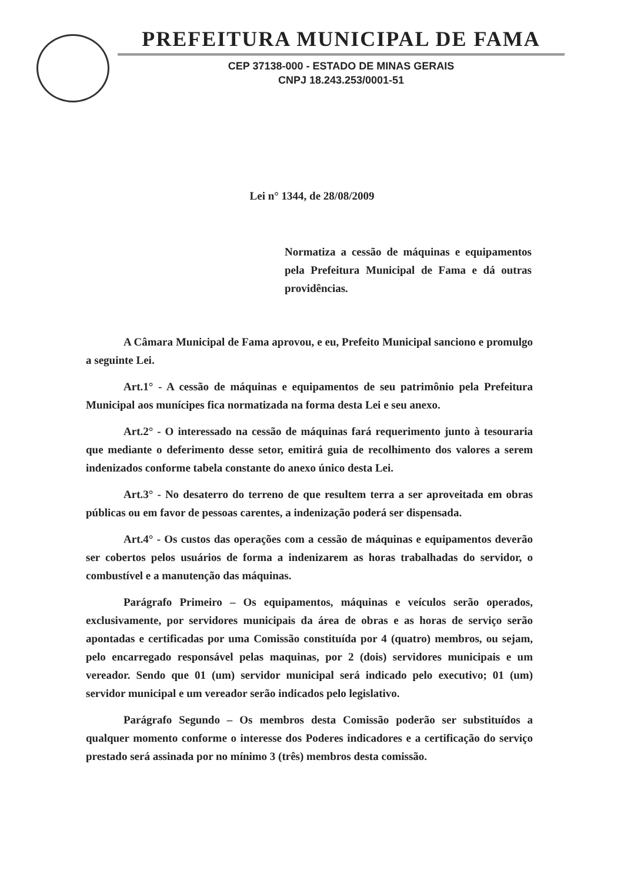PREFEITURA MUNICIPAL DE FAMA
CEP 37138-000 - ESTADO DE MINAS GERAIS
CNPJ 18.243.253/0001-51
Lei n° 1344, de 28/08/2009
Normatiza a cessão de máquinas e equipamentos pela Prefeitura Municipal de Fama e dá outras providências.
A Câmara Municipal de Fama aprovou, e eu, Prefeito Municipal sanciono e promulgo a seguinte Lei.
Art.1° - A cessão de máquinas e equipamentos de seu patrimônio pela Prefeitura Municipal aos munícipes fica normatizada na forma desta Lei e seu anexo.
Art.2° - O interessado na cessão de máquinas fará requerimento junto à tesouraria que mediante o deferimento desse setor, emitirá guia de recolhimento dos valores a serem indenizados conforme tabela constante do anexo único desta Lei.
Art.3° - No desaterro do terreno de que resultem terra a ser aproveitada em obras públicas ou em favor de pessoas carentes, a indenização poderá ser dispensada.
Art.4° - Os custos das operações com a cessão de máquinas e equipamentos deverão ser cobertos pelos usuários de forma a indenizarem as horas trabalhadas do servidor, o combustível e a manutenção das máquinas.
Parágrafo Primeiro – Os equipamentos, máquinas e veículos serão operados, exclusivamente, por servidores municipais da área de obras e as horas de serviço serão apontadas e certificadas por uma Comissão constituída por 4 (quatro) membros, ou sejam, pelo encarregado responsável pelas maquinas, por 2 (dois) servidores municipais e um vereador. Sendo que 01 (um) servidor municipal será indicado pelo executivo; 01 (um) servidor municipal e um vereador serão indicados pelo legislativo.
Parágrafo Segundo – Os membros desta Comissão poderão ser substituídos a qualquer momento conforme o interesse dos Poderes indicadores e a certificação do serviço prestado será assinada por no mínimo 3 (três) membros desta comissão.